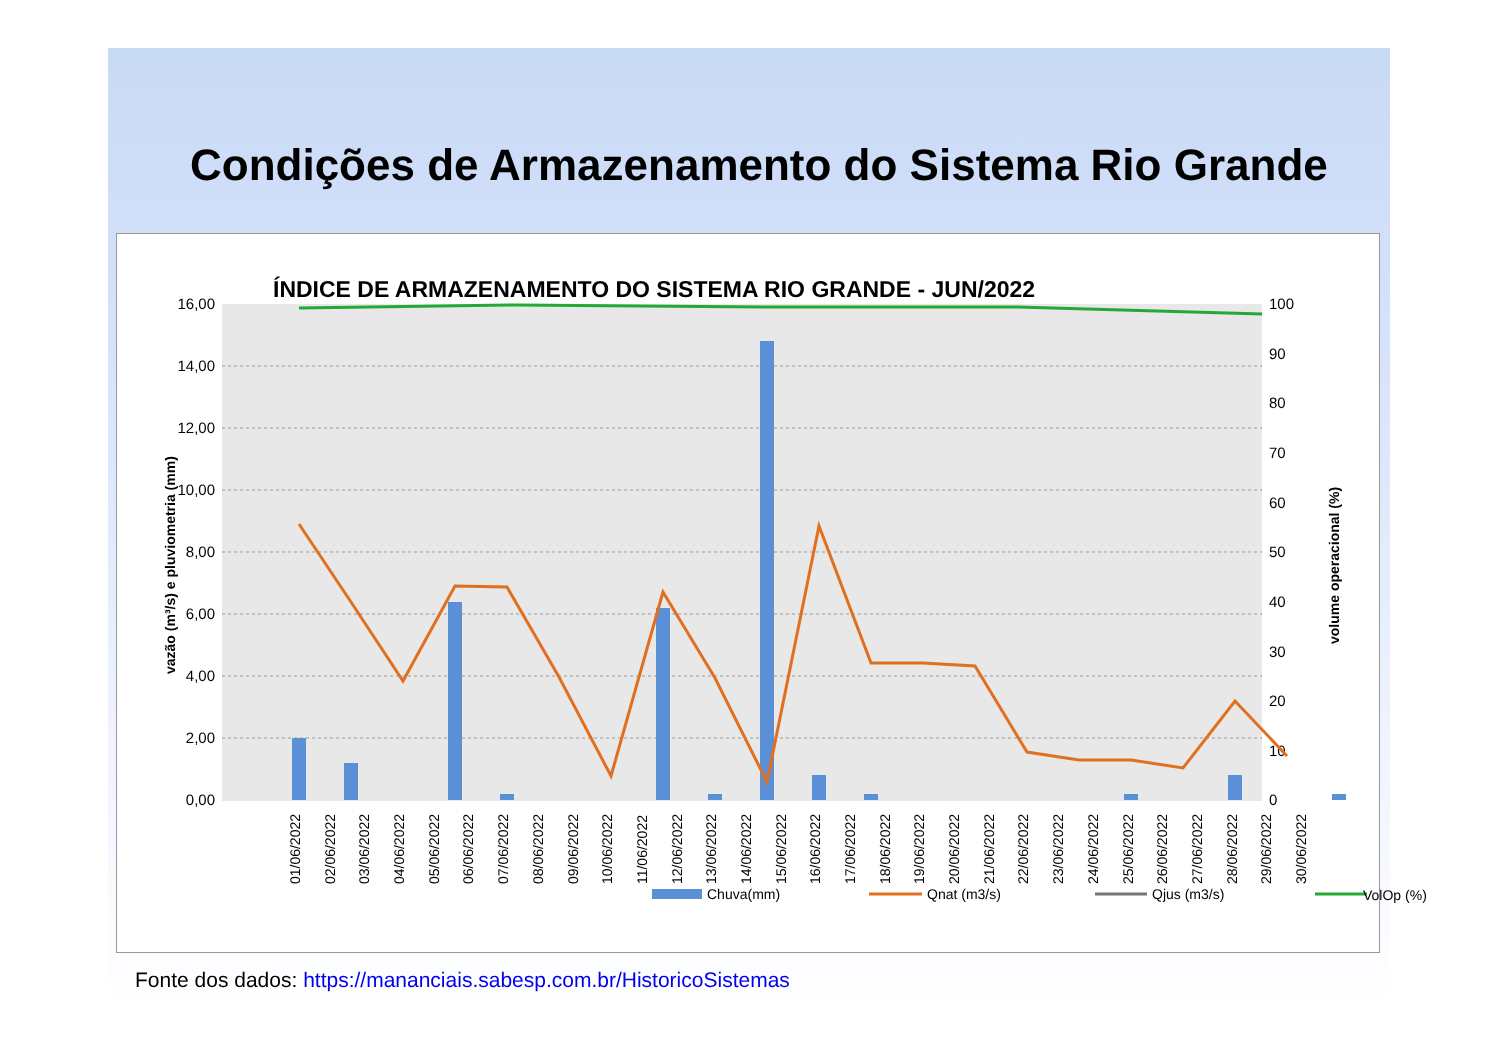Condições de Armazenamento do Sistema Rio Grande
ÍNDICE DE ARMAZENAMENTO DO SISTEMA RIO GRANDE - JUN/2022
16,00
14,00
12,00
10,00
8,00
6,00
4,00
2,00
0,00
100
90
80
70
60
50
40
30
20
10
0
vazão (m³/s) e pluviometria (mm)
volume operacional (%)
Chuva(mm)
Qnat (m3/s)
Qjus (m3/s)
VolOp (%)
01/06/2022 02/06/2022 03/06/2022 04/06/2022 05/06/2022 06/06/2022 07/06/2022 08/06/2022 09/06/2022 10/06/2022 11/06/2022 12/06/2022 13/06/2022 14/06/2022 15/06/2022 16/06/2022 17/06/2022 18/06/2022 19/06/2022 20/06/2022 21/06/2022 22/06/2022 23/06/2022 24/06/2022 25/06/2022 26/06/2022 27/06/2022 28/06/2022 29/06/2022 30/06/2022
Fonte dos dados: https://mananciais.sabesp.com.br/HistoricoSistemas